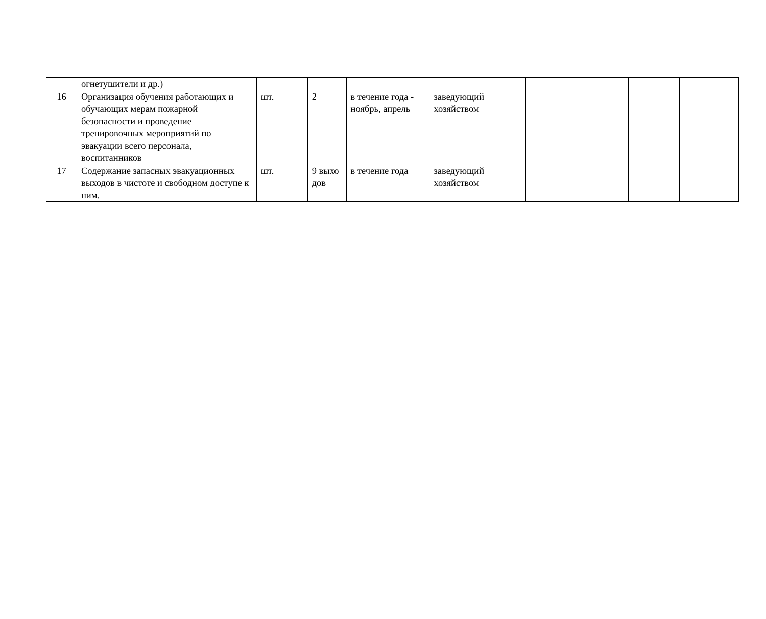| | огнетушители и др.) | | | | | | | | |
| 16 | Организация обучения работающих и обучающих мерам пожарной безопасности и проведение тренировочных мероприятий по эвакуации всего персонала, воспитанников | шт. | 2 | в течение года - ноябрь, апрель | заведующий хозяйством | | | | |
| 17 | Содержание запасных эвакуационных выходов в чистоте и свободном доступе к ним. | шт. | 9 выхо дов | в течение года | заведующий хозяйством | | | | |